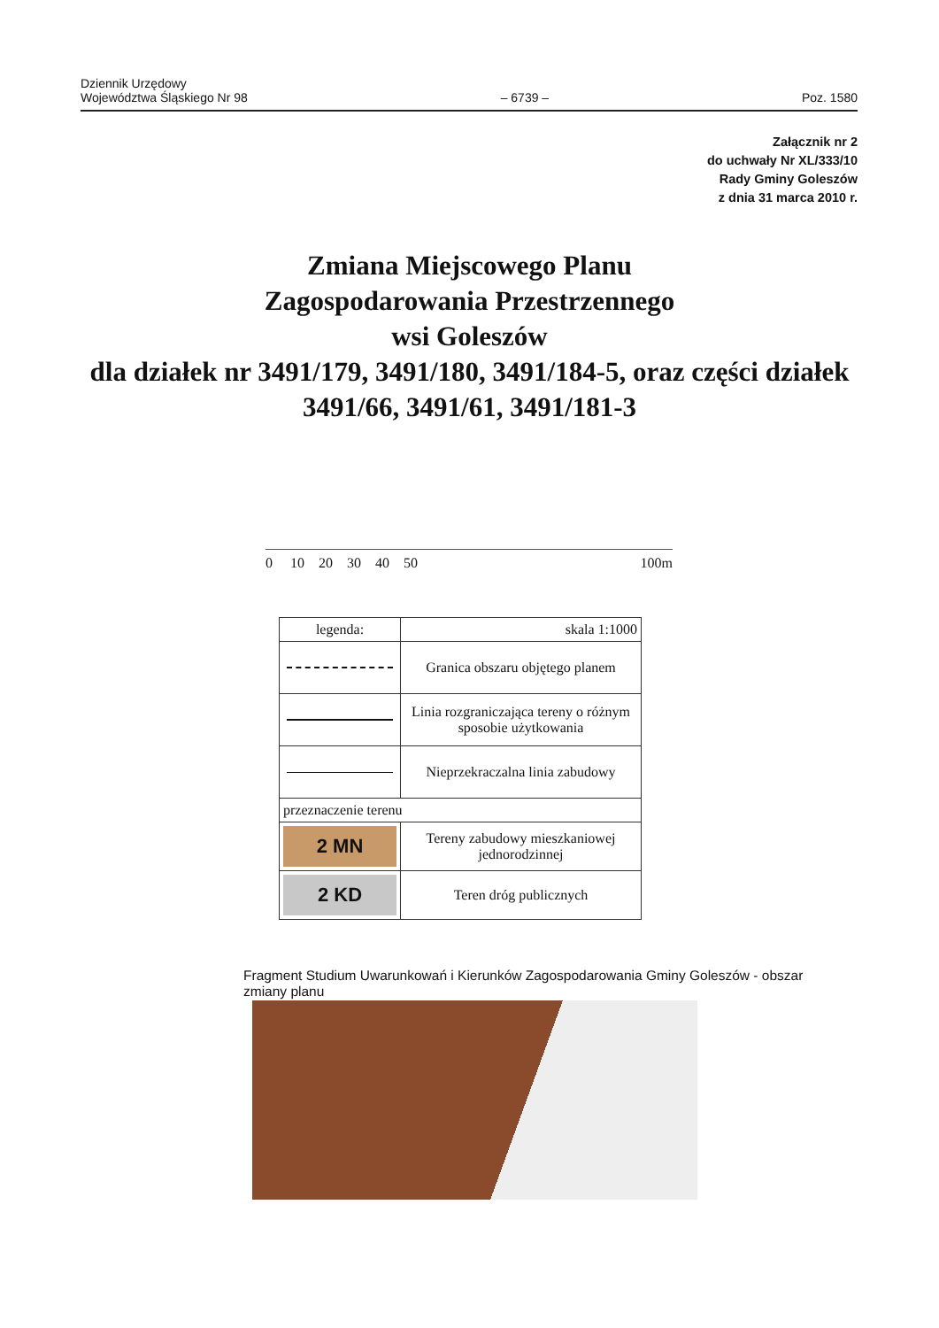Dziennik Urzędowy
Województwa Śląskiego Nr 98
– 6739 –
Poz. 1580
Załącznik nr 2
do uchwały Nr XL/333/10
Rady Gminy Goleszów
z dnia 31 marca 2010 r.
Zmiana Miejscowego Planu
Zagospodarowania Przestrzennego
wsi Goleszów
dla działek nr 3491/179, 3491/180, 3491/184-5, oraz części działek
3491/66, 3491/61, 3491/181-3
0 10 20 30 40 50 100m
| legenda: | skala 1:1000 |
| | Granica obszaru objętego planem |
| | Linia rozgraniczająca tereny o różnym sposobie użytkowania |
| | Nieprzekraczalna linia zabudowy |
| przeznaczenie terenu | |
| 2 MN | Tereny zabudowy mieszkaniowej jednorodzinnej |
| 2 KD | Teren dróg publicznych |
Fragment Studium Uwarunkowań i Kierunków Zagospodarowania Gminy Goleszów - obszar zmiany planu